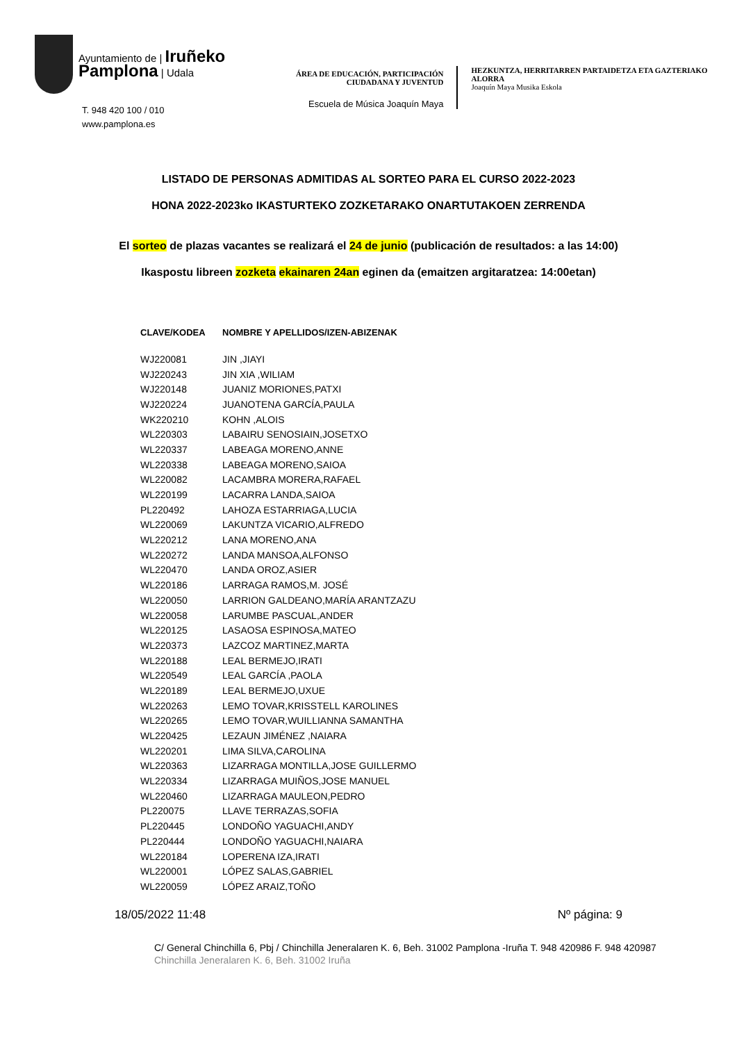Ayuntamiento de | Iruñeko
Pamplona | Udala
T. 948 420 100 / 010
www.pamplona.es
ÁREA DE EDUCACIÓN, PARTICIPACIÓN CIUDADANA Y JUVENTUD
Escuela de Música Joaquín Maya
HEZKUNTZA, HERRITARREN PARTAIDETZA ETA GAZTERIAKO ALORRA
Joaquín Maya Musika Eskola
LISTADO DE PERSONAS ADMITIDAS AL SORTEO PARA EL CURSO 2022-2023
HONA 2022-2023ko IKASTURTEKO ZOZKETARAKO ONARTUTAKOEN ZERRENDA
El sorteo de plazas vacantes se realizará el 24 de junio (publicación de resultados: a las 14:00)
Ikaspostu libreen zozketa ekainaren 24an eginen da (emaitzen argitaratzea: 14:00etan)
| CLAVE/KODEA | NOMBRE Y APELLIDOS/IZEN-ABIZENAK |
| --- | --- |
| WJ220081 | JIN ,JIAYI |
| WJ220243 | JIN XIA ,WILIAM |
| WJ220148 | JUANIZ MORIONES,PATXI |
| WJ220224 | JUANOTENA GARCÍA,PAULA |
| WK220210 | KOHN ,ALOIS |
| WL220303 | LABAIRU SENOSIAIN,JOSETXO |
| WL220337 | LABEAGA MORENO,ANNE |
| WL220338 | LABEAGA MORENO,SAIOA |
| WL220082 | LACAMBRA MORERA,RAFAEL |
| WL220199 | LACARRA LANDA,SAIOA |
| PL220492 | LAHOZA ESTARRIAGA,LUCIA |
| WL220069 | LAKUNTZA VICARIO,ALFREDO |
| WL220212 | LANA MORENO,ANA |
| WL220272 | LANDA MANSOA,ALFONSO |
| WL220470 | LANDA OROZ,ASIER |
| WL220186 | LARRAGA RAMOS,M. JOSÉ |
| WL220050 | LARRION GALDEANO,MARÍA ARANTZAZU |
| WL220058 | LARUMBE PASCUAL,ANDER |
| WL220125 | LASAOSA ESPINOSA,MATEO |
| WL220373 | LAZCOZ MARTINEZ,MARTA |
| WL220188 | LEAL BERMEJO,IRATI |
| WL220549 | LEAL GARCÍA ,PAOLA |
| WL220189 | LEAL BERMEJO,UXUE |
| WL220263 | LEMO TOVAR,KRISSTELL KAROLINES |
| WL220265 | LEMO TOVAR,WUILLIANNA SAMANTHA |
| WL220425 | LEZAUN JIMÉNEZ ,NAIARA |
| WL220201 | LIMA SILVA,CAROLINA |
| WL220363 | LIZARRAGA MONTILLA,JOSE GUILLERMO |
| WL220334 | LIZARRAGA MUIÑOS,JOSE MANUEL |
| WL220460 | LIZARRAGA MAULEON,PEDRO |
| PL220075 | LLAVE TERRAZAS,SOFIA |
| PL220445 | LONDOÑO YAGUACHI,ANDY |
| PL220444 | LONDOÑO YAGUACHI,NAIARA |
| WL220184 | LOPERENA IZA,IRATI |
| WL220001 | LÓPEZ SALAS,GABRIEL |
| WL220059 | LÓPEZ ARAIZ,TOÑO |
18/05/2022 11:48 Nº página: 9
C/ General Chinchilla 6, Pbj / Chinchilla Jeneralaren K. 6, Beh. 31002 Pamplona -Iruña T. 948 420986 F. 948 420987
Chinchilla Jeneralaren K. 6, Beh. 31002 Iruña